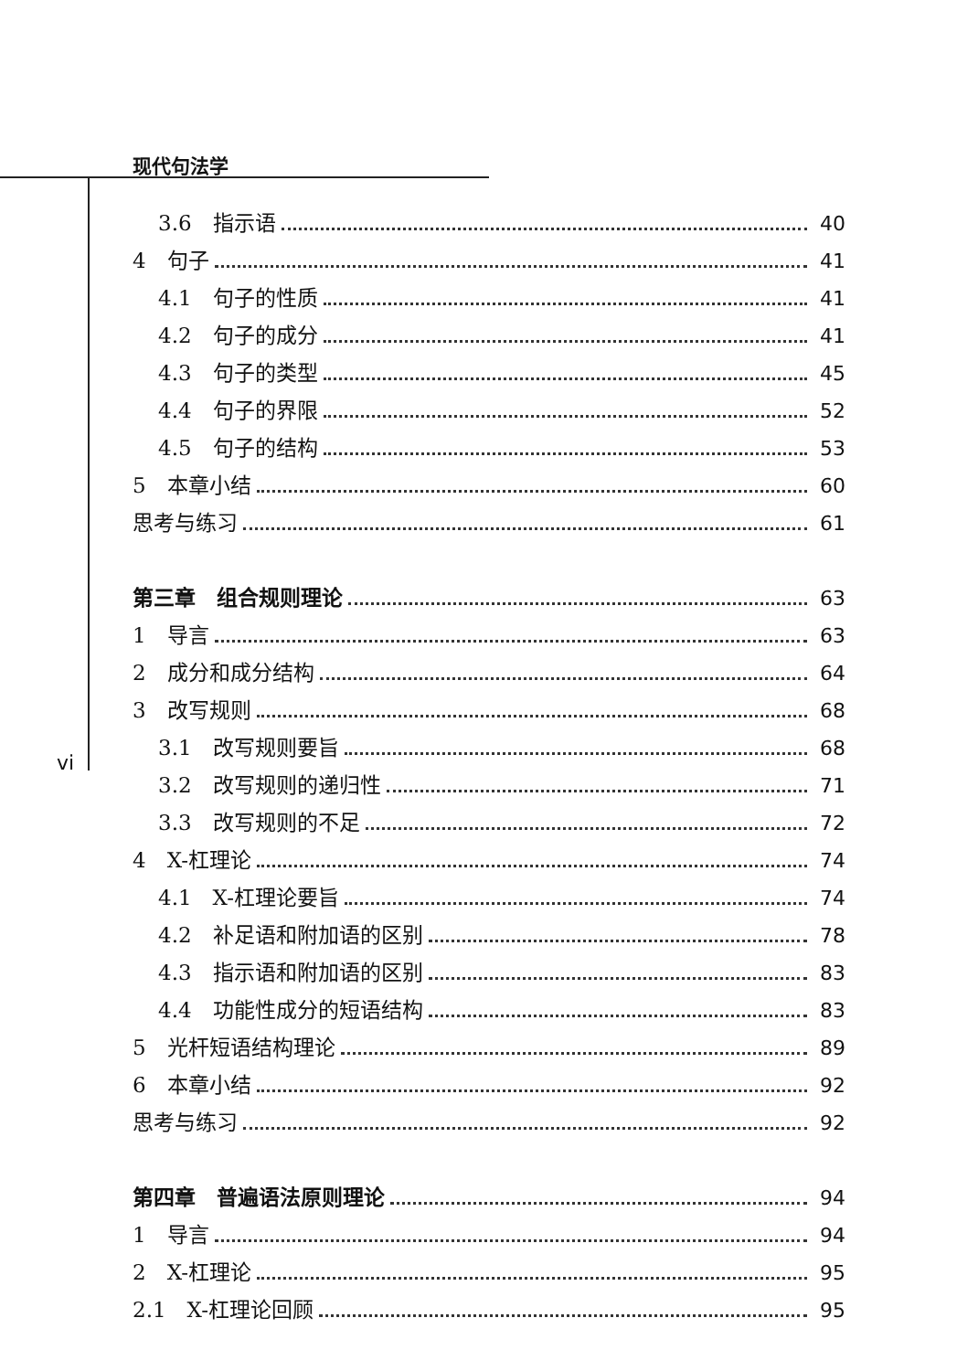现代句法学
vi
3.6　指示语 40
4　句子 41
4.1　句子的性质 41
4.2　句子的成分 41
4.3　句子的类型 45
4.4　句子的界限 52
4.5　句子的结构 53
5　本章小结 60
思考与练习 61
第三章　组合规则理论 63
1　导言 63
2　成分和成分结构 64
3　改写规则 68
3.1　改写规则要旨 68
3.2　改写规则的递归性 71
3.3　改写规则的不足 72
4　X-杠理论 74
4.1　X-杠理论要旨 74
4.2　补足语和附加语的区别 78
4.3　指示语和附加语的区别 83
4.4　功能性成分的短语结构 83
5　光杆短语结构理论 89
6　本章小结 92
思考与练习 92
第四章　普遍语法原则理论 94
1　导言 94
2　X-杠理论 95
2.1　X-杠理论回顾 95